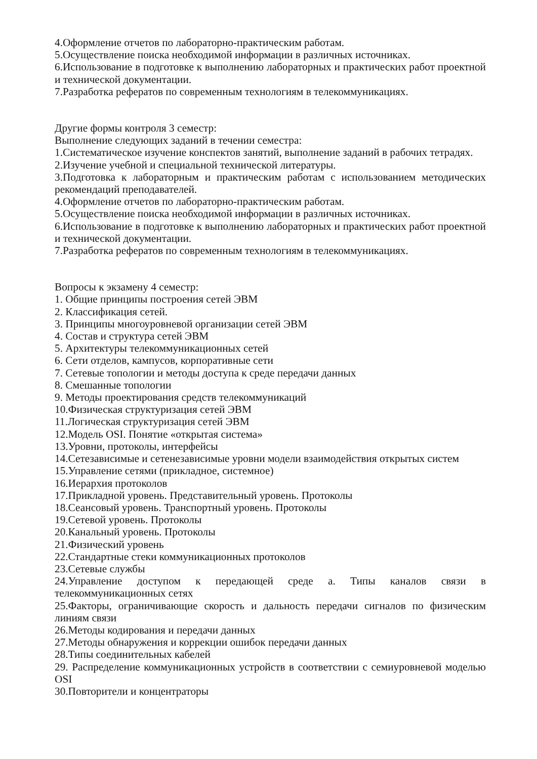4.Оформление отчетов по лабораторно-практическим работам.
5.Осуществление поиска необходимой информации в различных источниках.
6.Использование в подготовке к выполнению лабораторных и практических работ проектной и технической документации.
7.Разработка рефератов по современным технологиям в телекоммуникациях.
Другие формы контроля 3 семестр:
Выполнение следующих заданий в течении семестра:
1.Систематическое изучение конспектов занятий, выполнение заданий в рабочих тетрадях.
2.Изучение учебной и специальной технической литературы.
3.Подготовка к лабораторным и практическим работам с использованием методических рекомендаций преподавателей.
4.Оформление отчетов по лабораторно-практическим работам.
5.Осуществление поиска необходимой информации в различных источниках.
6.Использование в подготовке к выполнению лабораторных и практических работ проектной и технической документации.
7.Разработка рефератов по современным технологиям в телекоммуникациях.
Вопросы к экзамену 4 семестр:
1. Общие принципы построения сетей ЭВМ
2. Классификация сетей.
3. Принципы многоуровневой организации сетей ЭВМ
4. Состав и структура сетей ЭВМ
5. Архитектуры телекоммуникационных сетей
6. Сети отделов, кампусов, корпоративные сети
7. Сетевые топологии и методы доступа к среде передачи данных
8. Смешанные топологии
9. Методы проектирования средств телекоммуникаций
10.Физическая структуризация сетей ЭВМ
11.Логическая структуризация сетей ЭВМ
12.Модель OSI. Понятие «открытая система»
13.Уровни, протоколы, интерфейсы
14.Сетезависимые и сетенезависимые уровни модели взаимодействия открытых систем
15.Управление сетями (прикладное, системное)
16.Иерархия протоколов
17.Прикладной уровень. Представительный уровень. Протоколы
18.Сеансовый уровень. Транспортный уровень. Протоколы
19.Сетевой уровень. Протоколы
20.Канальный уровень. Протоколы
21.Физический уровень
22.Стандартные стеки коммуникационных протоколов
23.Сетевые службы
24.Управление доступом к передающей среде а. Типы каналов связи в телекоммуникационных сетях
25.Факторы, ограничивающие скорость и дальность передачи сигналов по физическим линиям связи
26.Методы кодирования и передачи данных
27.Методы обнаружения и коррекции ошибок передачи данных
28.Типы соединительных кабелей
29. Распределение коммуникационных устройств в соответствии с семиуровневой моделью OSI
30.Повторители и концентраторы